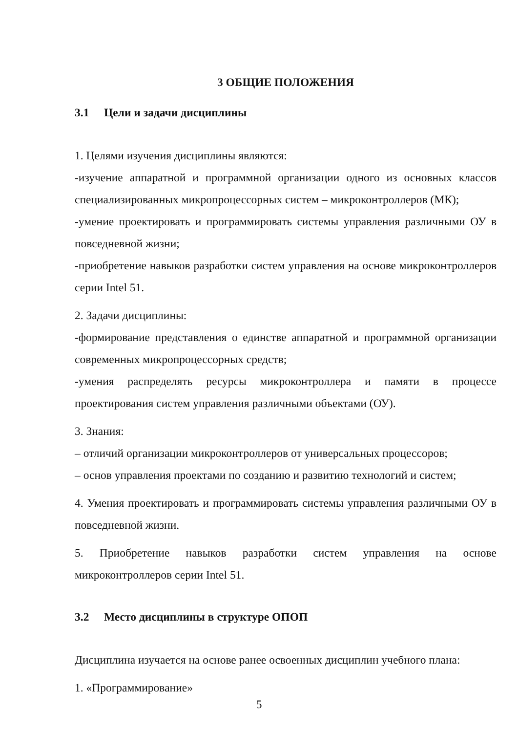3 ОБЩИЕ ПОЛОЖЕНИЯ
3.1 Цели и задачи дисциплины
1. Целями изучения дисциплины являются:
-изучение аппаратной и программной организации одного из основных классов специализированных микропроцессорных систем – микроконтроллеров (МК);
-умение проектировать и программировать системы управления различными ОУ в повседневной жизни;
-приобретение навыков разработки систем управления на основе микроконтроллеров серии Intel 51.
2. Задачи дисциплины:
-формирование представления о единстве аппаратной и программной организации современных микропроцессорных средств;
-умения распределять ресурсы микроконтроллера и памяти в процессе проектирования систем управления различными объектами (ОУ).
3. Знания:
– отличий организации микроконтроллеров от универсальных процессоров;
– основ управления проектами по созданию и развитию технологий и систем;
4. Умения проектировать и программировать системы управления различными ОУ в повседневной жизни.
5. Приобретение навыков разработки систем управления на основе микроконтроллеров серии Intel 51.
3.2 Место дисциплины в структуре ОПОП
Дисциплина изучается на основе ранее освоенных дисциплин учебного плана:
1. «Программирование»
5